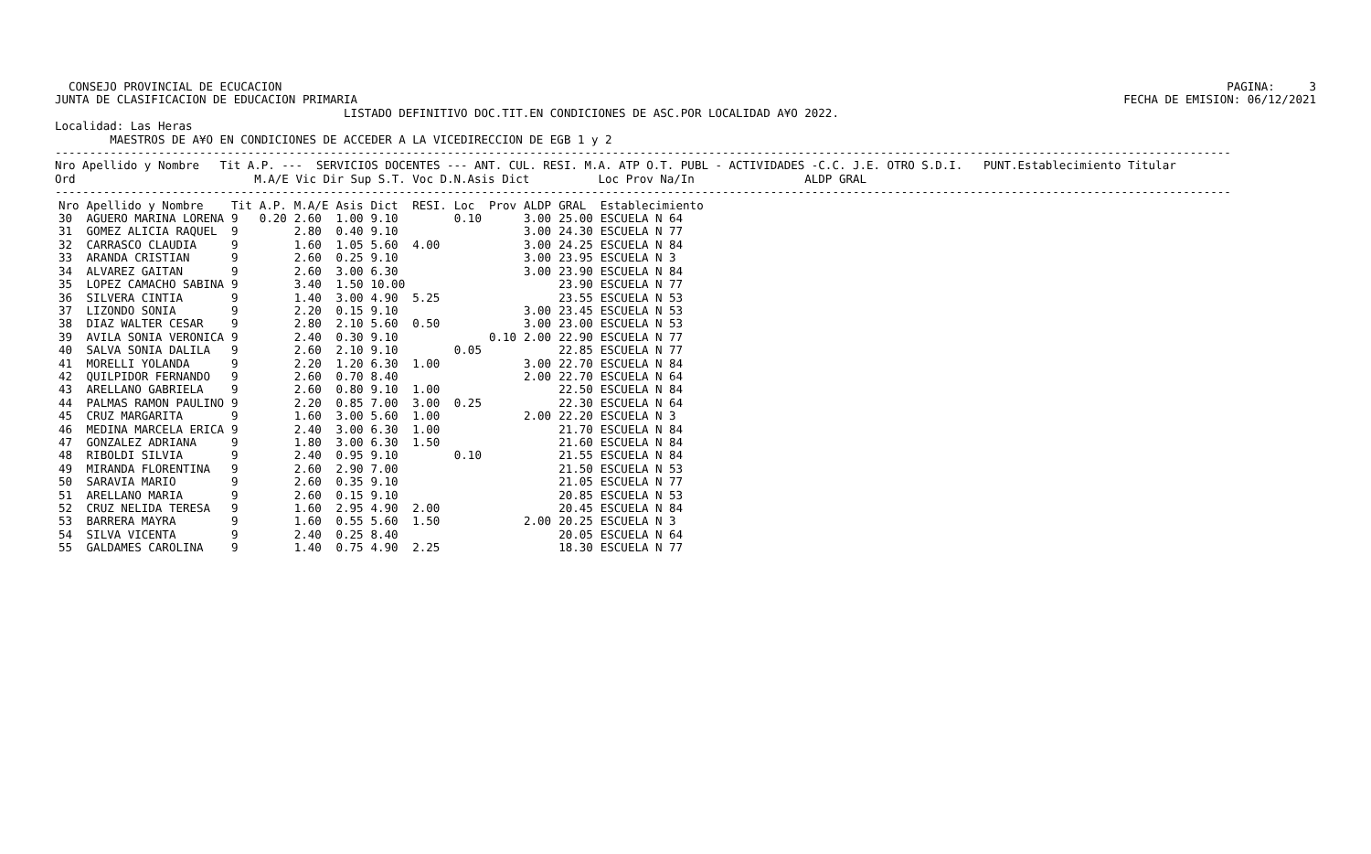CONSEJO PROVINCIAL DE ECUCACION
JUNTA DE CLASIFICACION DE EDUCACION PRIMARIA
PAGINA:     3
FECHA DE EMISION: 06/12/2021
                                          LISTADO DEFINITIVO DOC.TIT.EN CONDICIONES DE ASC.POR LOCALIDAD A¥O 2022.
Localidad: Las Heras
        MAESTROS DE A¥O EN CONDICIONES DE ACCEDER A LA VICEDIRECCION DE EGB 1 y 2
---------------------------------------------------------------------------------------------------------------------------------------------------------------------------
Nro Apellido y Nombre   Tit A.P. ---  SERVICIOS DOCENTES --- ANT. CUL. RESI. M.A. ATP O.T. PUBL - ACTIVIDADES -C.C. J.E. OTRO S.D.I.   PUNT.Establecimiento Titular
Ord                          M.A/E Vic Dir Sup S.T. Voc D.N.Asis Dict          Loc Prov Na/In                ALDP GRAL
---------------------------------------------------------------------------------------------------------------------------------------------------------------------------
| Nro | Apellido y Nombre | Tit | A.P. | M.A/E | Asis | Dict | RESI. | Loc | Prov | ALDP | GRAL | Establecimiento |
| --- | --- | --- | --- | --- | --- | --- | --- | --- | --- | --- | --- | --- |
| 30 | AGUERO MARINA LORENA | 9 | 0.20 | 2.60 | 1.00 | 9.10 | | 0.10 | | 3.00 | 25.00 | ESCUELA N 64 |
| 31 | GOMEZ ALICIA RAQUEL | 9 | | 2.80 | 0.40 | 9.10 | | | | 3.00 | 24.30 | ESCUELA N 77 |
| 32 | CARRASCO CLAUDIA | 9 | | 1.60 | 1.05 | 5.60 | 4.00 | | | 3.00 | 24.25 | ESCUELA N 84 |
| 33 | ARANDA CRISTIAN | 9 | | 2.60 | 0.25 | 9.10 | | | | 3.00 | 23.95 | ESCUELA N 3 |
| 34 | ALVAREZ GAITAN | 9 | | 2.60 | 3.00 | 6.30 | | | | 3.00 | 23.90 | ESCUELA N 84 |
| 35 | LOPEZ CAMACHO SABINA | 9 | | 3.40 | 1.50 | 10.00 | | | | | 23.90 | ESCUELA N 77 |
| 36 | SILVERA CINTIA | 9 | | 1.40 | 3.00 | 4.90 | 5.25 | | | | 23.55 | ESCUELA N 53 |
| 37 | LIZONDO SONIA | 9 | | 2.20 | 0.15 | 9.10 | | | | 3.00 | 23.45 | ESCUELA N 53 |
| 38 | DIAZ WALTER CESAR | 9 | | 2.80 | 2.10 | 5.60 | 0.50 | | | 3.00 | 23.00 | ESCUELA N 53 |
| 39 | AVILA SONIA VERONICA | 9 | | 2.40 | 0.30 | 9.10 | | | 0.10 | 2.00 | 22.90 | ESCUELA N 77 |
| 40 | SALVA SONIA DALILA | 9 | | 2.60 | 2.10 | 9.10 | | 0.05 | | | 22.85 | ESCUELA N 77 |
| 41 | MORELLI YOLANDA | 9 | | 2.20 | 1.20 | 6.30 | 1.00 | | | 3.00 | 22.70 | ESCUELA N 84 |
| 42 | QUILPIDOR FERNANDO | 9 | | 2.60 | 0.70 | 8.40 | | | | 2.00 | 22.70 | ESCUELA N 64 |
| 43 | ARELLANO GABRIELA | 9 | | 2.60 | 0.80 | 9.10 | 1.00 | | | | 22.50 | ESCUELA N 84 |
| 44 | PALMAS RAMON PAULINO | 9 | | 2.20 | 0.85 | 7.00 | 3.00 | 0.25 | | | 22.30 | ESCUELA N 64 |
| 45 | CRUZ MARGARITA | 9 | | 1.60 | 3.00 | 5.60 | 1.00 | | | 2.00 | 22.20 | ESCUELA N 3 |
| 46 | MEDINA MARCELA ERICA | 9 | | 2.40 | 3.00 | 6.30 | 1.00 | | | | 21.70 | ESCUELA N 84 |
| 47 | GONZALEZ ADRIANA | 9 | | 1.80 | 3.00 | 6.30 | 1.50 | | | | 21.60 | ESCUELA N 84 |
| 48 | RIBOLDI SILVIA | 9 | | 2.40 | 0.95 | 9.10 | | 0.10 | | | 21.55 | ESCUELA N 84 |
| 49 | MIRANDA FLORENTINA | 9 | | 2.60 | 2.90 | 7.00 | | | | | 21.50 | ESCUELA N 53 |
| 50 | SARAVIA MARIO | 9 | | 2.60 | 0.35 | 9.10 | | | | | 21.05 | ESCUELA N 77 |
| 51 | ARELLANO MARIA | 9 | | 2.60 | 0.15 | 9.10 | | | | | 20.85 | ESCUELA N 53 |
| 52 | CRUZ NELIDA TERESA | 9 | | 1.60 | 2.95 | 4.90 | 2.00 | | | | 20.45 | ESCUELA N 84 |
| 53 | BARRERA MAYRA | 9 | | 1.60 | 0.55 | 5.60 | 1.50 | | | 2.00 | 20.25 | ESCUELA N 3 |
| 54 | SILVA VICENTA | 9 | | 2.40 | 0.25 | 8.40 | | | | | 20.05 | ESCUELA N 64 |
| 55 | GALDAMES CAROLINA | 9 | | 1.40 | 0.75 | 4.90 | 2.25 | | | | 18.30 | ESCUELA N 77 |